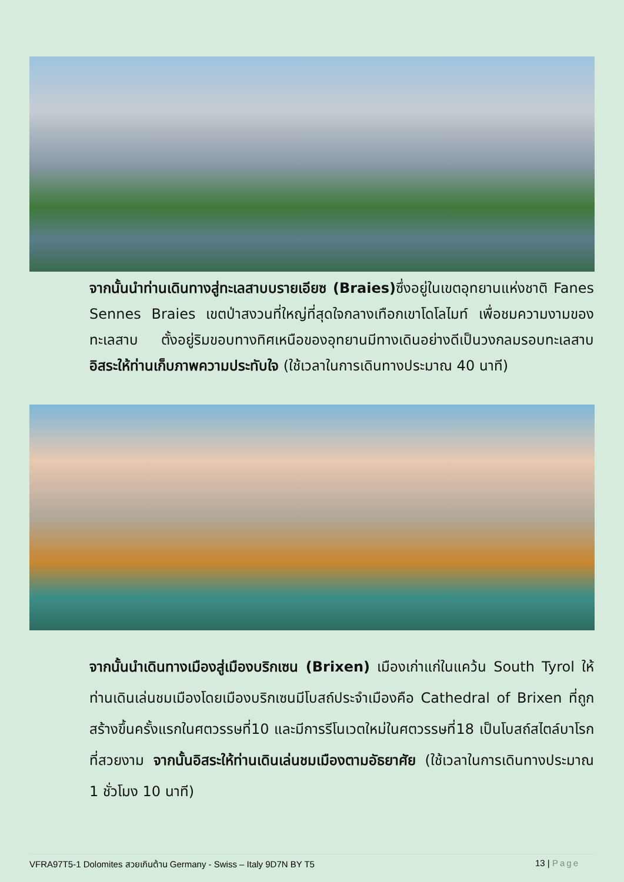จากนั้นนำท่านเดินทางสู่ทะเลสาบบรายเอียซ (Braies) ซึ่งอยู่ในเขตอุทยานแห่งชาติ Fanes Sennes Braies เขตป่าสงวนที่ใหญ่ที่สุดใจกลางเทือกเขาโดโลไมท์ เพื่อชมความงามของทะเลสาบ ตั้งอยู่ริมขอบทางทิศเหนือของอุทยานมีทางเดินอย่างดีเป็นวงกลมรอบทะเลสาบ อิสระให้ท่านเก็บภาพความประทับใจ (ใช้เวลาในการเดินทางประมาณ 40 นาที)
จากนั้นนำเดินทางเมืองสู่เมืองบริกเซน (Brixen) เมืองเก่าแก่ในแคว้น South Tyrol ให้ท่านเดินเล่นชมเมืองโดยเมืองบริกเซนมีโบสถ์ประจำเมืองคือ Cathedral of Brixen ที่ถูกสร้างขึ้นครั้งแรกในศตวรรษที่10 และมีการรีโนเวตใหม่ในศตวรรษที่18 เป็นโบสถ์สไตล์บาโรก ที่สวยงาม จากนั้นอิสระให้ท่านเดินเล่นชมเมืองตามอัธยาศัย (ใช้เวลาในการเดินทางประมาณ 1 ชั่วโมง 10 นาที)
VFRA97T5-1 Dolomites สวยเกินต้าน Germany - Swiss – Italy 9D7N BY T5 13 | Page